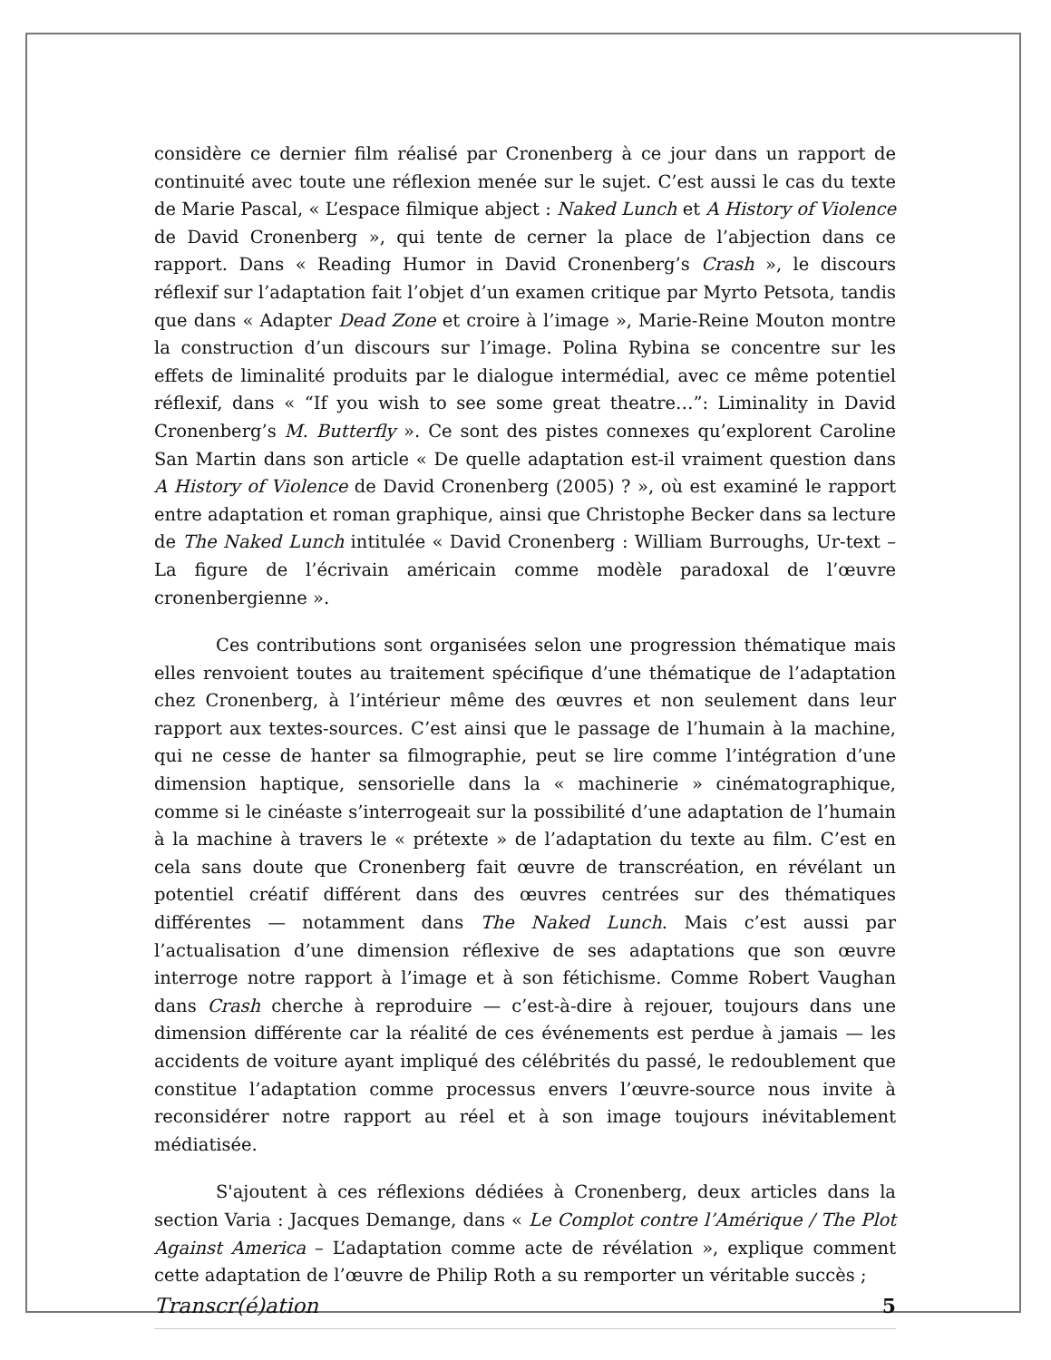considère ce dernier film réalisé par Cronenberg à ce jour dans un rapport de continuité avec toute une réflexion menée sur le sujet. C’est aussi le cas du texte de Marie Pascal, « L’espace filmique abject : Naked Lunch et A History of Violence de David Cronenberg », qui tente de cerner la place de l’abjection dans ce rapport. Dans « Reading Humor in David Cronenberg’s Crash », le discours réflexif sur l’adaptation fait l’objet d’un examen critique par Myrto Petsota, tandis que dans « Adapter Dead Zone et croire à l’image », Marie-Reine Mouton montre la construction d’un discours sur l’image. Polina Rybina se concentre sur les effets de liminalité produits par le dialogue intermédial, avec ce même potentiel réflexif, dans « “If you wish to see some great theatre…”: Liminality in David Cronenberg’s M. Butterfly ». Ce sont des pistes connexes qu’explorent Caroline San Martin dans son article « De quelle adaptation est-il vraiment question dans A History of Violence de David Cronenberg (2005) ? », où est examiné le rapport entre adaptation et roman graphique, ainsi que Christophe Becker dans sa lecture de The Naked Lunch intitulée « David Cronenberg : William Burroughs, Ur-text – La figure de l’écrivain américain comme modèle paradoxal de l’œuvre cronenbergienne ».
Ces contributions sont organisées selon une progression thématique mais elles renvoient toutes au traitement spécifique d’une thématique de l’adaptation chez Cronenberg, à l’intérieur même des œuvres et non seulement dans leur rapport aux textes-sources. C’est ainsi que le passage de l’humain à la machine, qui ne cesse de hanter sa filmographie, peut se lire comme l’intégration d’une dimension haptique, sensorielle dans la « machinerie » cinématographique, comme si le cinéaste s’interrogeait sur la possibilité d’une adaptation de l’humain à la machine à travers le « prétexte » de l’adaptation du texte au film. C’est en cela sans doute que Cronenberg fait œuvre de transcréation, en révélant un potentiel créatif différent dans des œuvres centrées sur des thématiques différentes — notamment dans The Naked Lunch. Mais c’est aussi par l’actualisation d’une dimension réflexive de ses adaptations que son œuvre interroge notre rapport à l’image et à son fétichisme. Comme Robert Vaughan dans Crash cherche à reproduire — c’est-à-dire à rejouer, toujours dans une dimension différente car la réalité de ces événements est perdue à jamais — les accidents de voiture ayant impliqué des célébrités du passé, le redoublement que constitue l’adaptation comme processus envers l’œuvre-source nous invite à reconsidérer notre rapport au réel et à son image toujours inévitablement médiatisée.
S'ajoutent à ces réflexions dédiées à Cronenberg, deux articles dans la section Varia : Jacques Demange, dans « Le Complot contre l’Amérique / The Plot Against America – L’adaptation comme acte de révélation », explique comment cette adaptation de l’œuvre de Philip Roth a su remporter un véritable succès ;
Transcr(é)ation 5